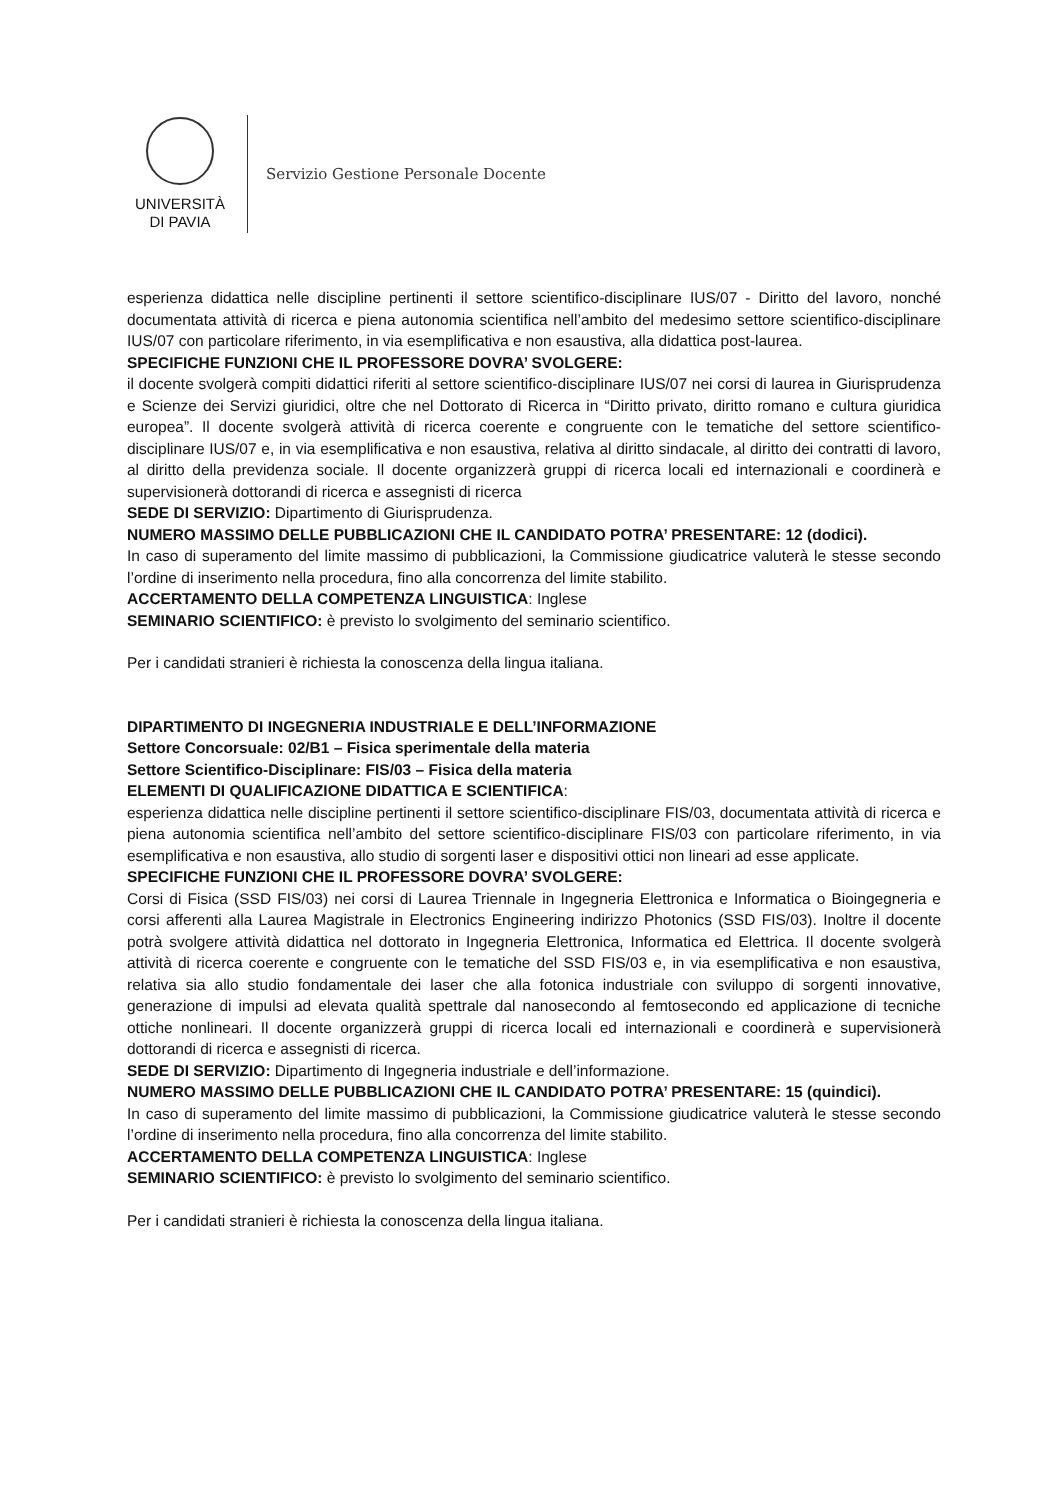UNIVERSITÀ
DI PAVIA
Servizio Gestione Personale Docente
esperienza didattica nelle discipline pertinenti il settore scientifico-disciplinare IUS/07 - Diritto del lavoro, nonché documentata attività di ricerca e piena autonomia scientifica nell’ambito del medesimo settore scientifico-disciplinare IUS/07 con particolare riferimento, in via esemplificativa e non esaustiva, alla didattica post-laurea.
SPECIFICHE FUNZIONI CHE IL PROFESSORE DOVRA’ SVOLGERE:
il docente svolgerà compiti didattici riferiti al settore scientifico-disciplinare IUS/07 nei corsi di laurea in Giurisprudenza e Scienze dei Servizi giuridici, oltre che nel Dottorato di Ricerca in “Diritto privato, diritto romano e cultura giuridica europea”. Il docente svolgerà attività di ricerca coerente e congruente con le tematiche del settore scientifico-disciplinare IUS/07 e, in via esemplificativa e non esaustiva, relativa al diritto sindacale, al diritto dei contratti di lavoro, al diritto della previdenza sociale. Il docente organizzerà gruppi di ricerca locali ed internazionali e coordinerà e supervisionerà dottorandi di ricerca e assegnisti di ricerca
SEDE DI SERVIZIO: Dipartimento di Giurisprudenza.
NUMERO MASSIMO DELLE PUBBLICAZIONI CHE IL CANDIDATO POTRA’ PRESENTARE: 12 (dodici).
In caso di superamento del limite massimo di pubblicazioni, la Commissione giudicatrice valuterà le stesse secondo l’ordine di inserimento nella procedura, fino alla concorrenza del limite stabilito.
ACCERTAMENTO DELLA COMPETENZA LINGUISTICA: Inglese
SEMINARIO SCIENTIFICO: è previsto lo svolgimento del seminario scientifico.
Per i candidati stranieri è richiesta la conoscenza della lingua italiana.
DIPARTIMENTO DI INGEGNERIA INDUSTRIALE E DELL’INFORMAZIONE
Settore Concorsuale: 02/B1 – Fisica sperimentale della materia
Settore Scientifico-Disciplinare: FIS/03 – Fisica della materia
ELEMENTI DI QUALIFICAZIONE DIDATTICA E SCIENTIFICA:
esperienza didattica nelle discipline pertinenti il settore scientifico-disciplinare FIS/03, documentata attività di ricerca e piena autonomia scientifica nell’ambito del settore scientifico-disciplinare FIS/03 con particolare riferimento, in via esemplificativa e non esaustiva, allo studio di sorgenti laser e dispositivi ottici non lineari ad esse applicate.
SPECIFICHE FUNZIONI CHE IL PROFESSORE DOVRA’ SVOLGERE:
Corsi di Fisica (SSD FIS/03) nei corsi di Laurea Triennale in Ingegneria Elettronica e Informatica o Bioingegneria e corsi afferenti alla Laurea Magistrale in Electronics Engineering indirizzo Photonics (SSD FIS/03). Inoltre il docente potrà svolgere attività didattica nel dottorato in Ingegneria Elettronica, Informatica ed Elettrica. Il docente svolgerà attività di ricerca coerente e congruente con le tematiche del SSD FIS/03 e, in via esemplificativa e non esaustiva, relativa sia allo studio fondamentale dei laser che alla fotonica industriale con sviluppo di sorgenti innovative, generazione di impulsi ad elevata qualità spettrale dal nanosecondo al femtosecondo ed applicazione di tecniche ottiche nonlineari. Il docente organizzerà gruppi di ricerca locali ed internazionali e coordinerà e supervisionerà dottorandi di ricerca e assegnisti di ricerca.
SEDE DI SERVIZIO: Dipartimento di Ingegneria industriale e dell’informazione.
NUMERO MASSIMO DELLE PUBBLICAZIONI CHE IL CANDIDATO POTRA’ PRESENTARE: 15 (quindici).
In caso di superamento del limite massimo di pubblicazioni, la Commissione giudicatrice valuterà le stesse secondo l’ordine di inserimento nella procedura, fino alla concorrenza del limite stabilito.
ACCERTAMENTO DELLA COMPETENZA LINGUISTICA: Inglese
SEMINARIO SCIENTIFICO: è previsto lo svolgimento del seminario scientifico.
Per i candidati stranieri è richiesta la conoscenza della lingua italiana.